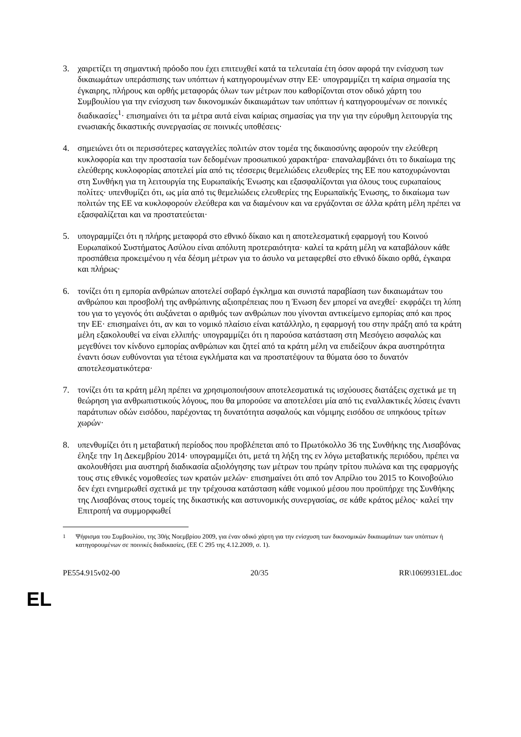3. χαιρετίζει τη σημαντική πρόοδο που έχει επιτευχθεί κατά τα τελευταία έτη όσον αφορά την ενίσχυση των δικαιωμάτων υπεράσπισης των υπόπτων ή κατηγορουμένων στην ΕΕ· υπογραμμίζει τη καίρια σημασία της έγκαιρης, πλήρους και ορθής μεταφοράς όλων των μέτρων που καθορίζονται στον οδικό χάρτη του Συμβουλίου για την ενίσχυση των δικονομικών δικαιωμάτων των υπόπτων ή κατηγορουμένων σε ποινικές διαδικασίες<sup>1</sup>· επισημαίνει ότι τα μέτρα αυτά είναι καίριας σημασίας για την για την εύρυθμη λειτουργία της ενωσιακής δικαστικής συνεργασίας σε ποινικές υποθέσεις·
4. σημειώνει ότι οι περισσότερες καταγγελίες πολιτών στον τομέα της δικαιοσύνης αφορούν την ελεύθερη κυκλοφορία και την προστασία των δεδομένων προσωπικού χαρακτήρα· επαναλαμβάνει ότι το δικαίωμα της ελεύθερης κυκλοφορίας αποτελεί μία από τις τέσσερις θεμελιώδεις ελευθερίες της ΕΕ που κατοχυρώνονται στη Συνθήκη για τη λειτουργία της Ευρωπαϊκής Ένωσης και εξασφαλίζονται για όλους τους ευρωπαίους πολίτες· υπενθυμίζει ότι, ως μία από τις θεμελιώδεις ελευθερίες της Ευρωπαϊκής Ένωσης, το δικαίωμα των πολιτών της ΕΕ να κυκλοφορούν ελεύθερα και να διαμένουν και να εργάζονται σε άλλα κράτη μέλη πρέπει να εξασφαλίζεται και να προστατεύεται·
5. υπογραμμίζει ότι η πλήρης μεταφορά στο εθνικό δίκαιο και η αποτελεσματική εφαρμογή του Κοινού Ευρωπαϊκού Συστήματος Ασύλου είναι απόλυτη προτεραιότητα· καλεί τα κράτη μέλη να καταβάλουν κάθε προσπάθεια προκειμένου η νέα δέσμη μέτρων για το άσυλο να μεταφερθεί στο εθνικό δίκαιο ορθά, έγκαιρα και πλήρως·
6. τονίζει ότι η εμπορία ανθρώπων αποτελεί σοβαρό έγκλημα και συνιστά παραβίαση των δικαιωμάτων του ανθρώπου και προσβολή της ανθρώπινης αξιοπρέπειας που η Ένωση δεν μπορεί να ανεχθεί· εκφράζει τη λύπη του για το γεγονός ότι αυξάνεται ο αριθμός των ανθρώπων που γίνονται αντικείμενο εμπορίας από και προς την ΕΕ· επισημαίνει ότι, αν και το νομικό πλαίσιο είναι κατάλληλο, η εφαρμογή του στην πράξη από τα κράτη μέλη εξακολουθεί να είναι ελλιπής· υπογραμμίζει ότι η παρούσα κατάσταση στη Μεσόγειο ασφαλώς και μεγεθύνει τον κίνδυνο εμπορίας ανθρώπων και ζητεί από τα κράτη μέλη να επιδείξουν άκρα αυστηρότητα έναντι όσων ευθύνονται για τέτοια εγκλήματα και να προστατέψουν τα θύματα όσο το δυνατόν αποτελεσματικότερα·
7. τονίζει ότι τα κράτη μέλη πρέπει να χρησιμοποιήσουν αποτελεσματικά τις ισχύουσες διατάξεις σχετικά με τη θεώρηση για ανθρωπιστικούς λόγους, που θα μπορούσε να αποτελέσει μία από τις εναλλακτικές λύσεις έναντι παράτυπων οδών εισόδου, παρέχοντας τη δυνατότητα ασφαλούς και νόμιμης εισόδου σε υπηκόους τρίτων χωρών·
8. υπενθυμίζει ότι η μεταβατική περίοδος που προβλέπεται από το Πρωτόκολλο 36 της Συνθήκης της Λισαβόνας έληξε την 1η Δεκεμβρίου 2014· υπογραμμίζει ότι, μετά τη λήξη της εν λόγω μεταβατικής περιόδου, πρέπει να ακολουθήσει μια αυστηρή διαδικασία αξιολόγησης των μέτρων του πρώην τρίτου πυλώνα και της εφαρμογής τους στις εθνικές νομοθεσίες των κρατών μελών· επισημαίνει ότι από τον Απρίλιο του 2015 το Κοινοβούλιο δεν έχει ενημερωθεί σχετικά με την τρέχουσα κατάσταση κάθε νομικού μέσου που προϋπήρχε της Συνθήκης της Λισαβόνας στους τομείς της δικαστικής και αστυνομικής συνεργασίας, σε κάθε κράτος μέλος· καλεί την Επιτροπή να συμμορφωθεί
<sup>1</sup> Ψήφισμα του Συμβουλίου, της 30ής Νοεμβρίου 2009, για έναν οδικό χάρτη για την ενίσχυση των δικονομικών δικαιωμάτων των υπόπτων ή κατηγορουμένων σε ποινικές διαδικασίες, (ΕΕ C 295 της 4.12.2009, σ. 1).
PE554.915v02-00 20/35 RR\1069931EL.doc
EL